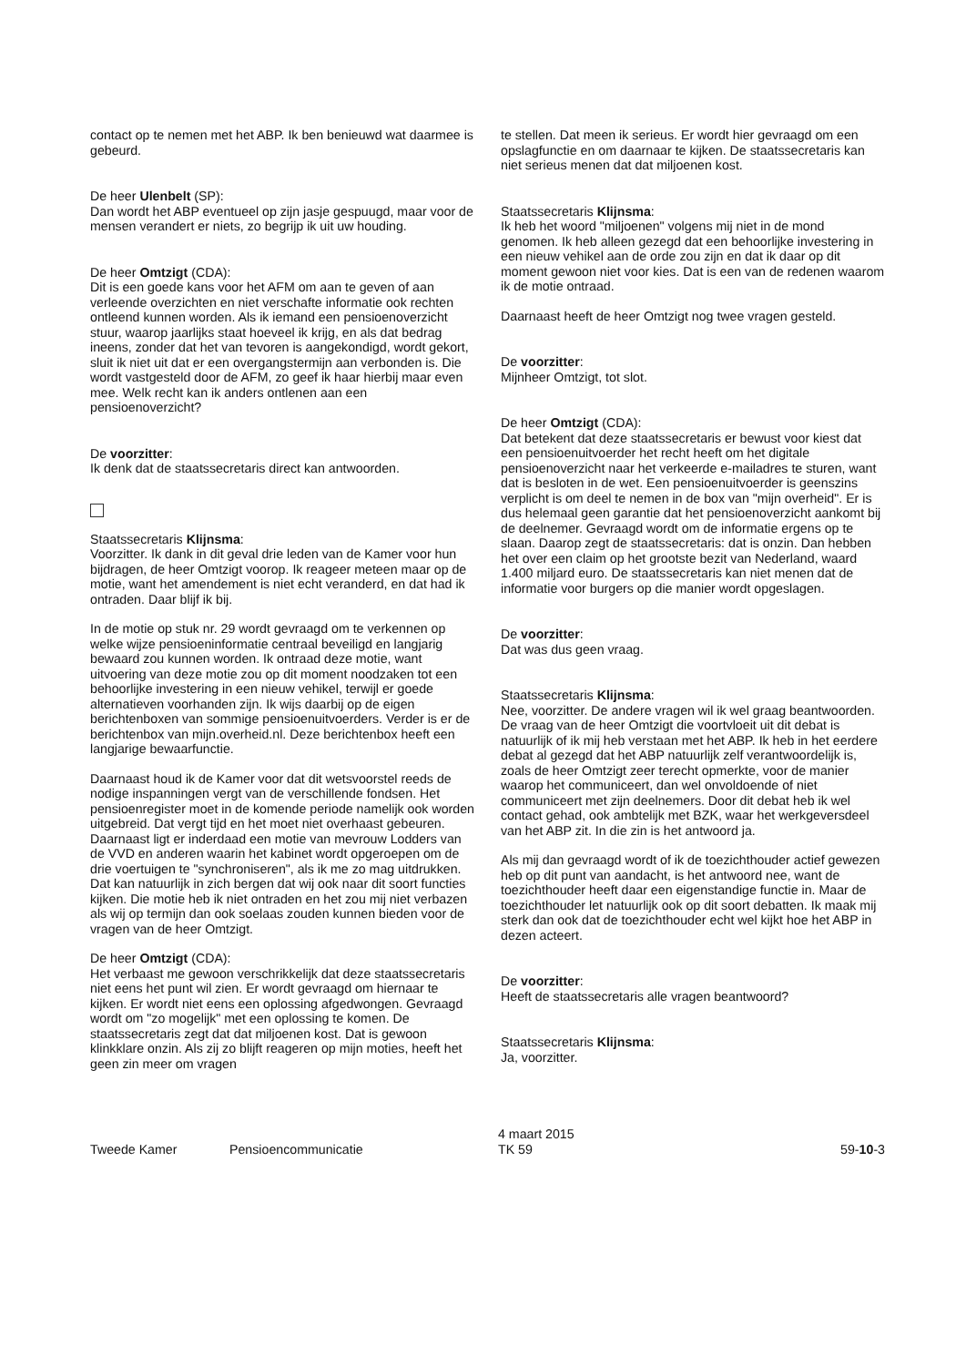contact op te nemen met het ABP. Ik ben benieuwd wat daarmee is gebeurd.
De heer Ulenbelt (SP):
Dan wordt het ABP eventueel op zijn jasje gespuugd, maar voor de mensen verandert er niets, zo begrijp ik uit uw houding.
De heer Omtzigt (CDA):
Dit is een goede kans voor het AFM om aan te geven of aan verleende overzichten en niet verschafte informatie ook rechten ontleend kunnen worden. Als ik iemand een pensioenoverzicht stuur, waarop jaarlijks staat hoeveel ik krijg, en als dat bedrag ineens, zonder dat het van tevoren is aangekondigd, wordt gekort, sluit ik niet uit dat er een overgangstermijn aan verbonden is. Die wordt vastgesteld door de AFM, zo geef ik haar hierbij maar even mee. Welk recht kan ik anders ontlenen aan een pensioenoverzicht?
De voorzitter:
Ik denk dat de staatssecretaris direct kan antwoorden.
Staatssecretaris Klijnsma:
Voorzitter. Ik dank in dit geval drie leden van de Kamer voor hun bijdragen, de heer Omtzigt voorop. Ik reageer meteen maar op de motie, want het amendement is niet echt veranderd, en dat had ik ontraden. Daar blijf ik bij.
In de motie op stuk nr. 29 wordt gevraagd om te verkennen op welke wijze pensioeninformatie centraal beveiligd en langjarig bewaard zou kunnen worden. Ik ontraad deze motie, want uitvoering van deze motie zou op dit moment noodzaken tot een behoorlijke investering in een nieuw vehikel, terwijl er goede alternatieven voorhanden zijn. Ik wijs daarbij op de eigen berichtenboxen van sommige pensioenuitvoerders. Verder is er de berichtenbox van mijn.overheid.nl. Deze berichtenbox heeft een langjarige bewaarfunctie.
Daarnaast houd ik de Kamer voor dat dit wetsvoorstel reeds de nodige inspanningen vergt van de verschillende fondsen. Het pensioenregister moet in de komende periode namelijk ook worden uitgebreid. Dat vergt tijd en het moet niet overhaast gebeuren. Daarnaast ligt er inderdaad een motie van mevrouw Lodders van de VVD en anderen waarin het kabinet wordt opgeroepen om de drie voertuigen te "synchroniseren", als ik me zo mag uitdrukken. Dat kan natuurlijk in zich bergen dat wij ook naar dit soort functies kijken. Die motie heb ik niet ontraden en het zou mij niet verbazen als wij op termijn dan ook soelaas zouden kunnen bieden voor de vragen van de heer Omtzigt.
De heer Omtzigt (CDA):
Het verbaast me gewoon verschrikkelijk dat deze staatssecretaris niet eens het punt wil zien. Er wordt gevraagd om hiernaar te kijken. Er wordt niet eens een oplossing afgedwongen. Gevraagd wordt om "zo mogelijk" met een oplossing te komen. De staatssecretaris zegt dat dat miljoenen kost. Dat is gewoon klinkklare onzin. Als zij zo blijft reageren op mijn moties, heeft het geen zin meer om vragen
te stellen. Dat meen ik serieus. Er wordt hier gevraagd om een opslagfunctie en om daarnaar te kijken. De staatssecretaris kan niet serieus menen dat dat miljoenen kost.
Staatssecretaris Klijnsma:
Ik heb het woord "miljoenen" volgens mij niet in de mond genomen. Ik heb alleen gezegd dat een behoorlijke investering in een nieuw vehikel aan de orde zou zijn en dat ik daar op dit moment gewoon niet voor kies. Dat is een van de redenen waarom ik de motie ontraad.
Daarnaast heeft de heer Omtzigt nog twee vragen gesteld.
De voorzitter:
Mijnheer Omtzigt, tot slot.
De heer Omtzigt (CDA):
Dat betekent dat deze staatssecretaris er bewust voor kiest dat een pensioenuitvoerder het recht heeft om het digitale pensioenoverzicht naar het verkeerde e-mailadres te sturen, want dat is besloten in de wet. Een pensioenuitvoerder is geenszins verplicht is om deel te nemen in de box van "mijn overheid". Er is dus helemaal geen garantie dat het pensioenoverzicht aankomt bij de deelnemer. Gevraagd wordt om de informatie ergens op te slaan. Daarop zegt de staatssecretaris: dat is onzin. Dan hebben het over een claim op het grootste bezit van Nederland, waard 1.400 miljard euro. De staatssecretaris kan niet menen dat de informatie voor burgers op die manier wordt opgeslagen.
De voorzitter:
Dat was dus geen vraag.
Staatssecretaris Klijnsma:
Nee, voorzitter. De andere vragen wil ik wel graag beantwoorden. De vraag van de heer Omtzigt die voortvloeit uit dit debat is natuurlijk of ik mij heb verstaan met het ABP. Ik heb in het eerdere debat al gezegd dat het ABP natuurlijk zelf verantwoordelijk is, zoals de heer Omtzigt zeer terecht opmerkte, voor de manier waarop het communiceert, dan wel onvoldoende of niet communiceert met zijn deelnemers. Door dit debat heb ik wel contact gehad, ook ambtelijk met BZK, waar het werkgeversdeel van het ABP zit. In die zin is het antwoord ja.
Als mij dan gevraagd wordt of ik de toezichthouder actief gewezen heb op dit punt van aandacht, is het antwoord nee, want de toezichthouder heeft daar een eigenstandige functie in. Maar de toezichthouder let natuurlijk ook op dit soort debatten. Ik maak mij sterk dan ook dat de toezichthouder echt wel kijkt hoe het ABP in dezen acteert.
De voorzitter:
Heeft de staatssecretaris alle vragen beantwoord?
Staatssecretaris Klijnsma:
Ja, voorzitter.
Tweede Kamer Pensioencommunicatie 4 maart 2015
TK 59 59-10-3